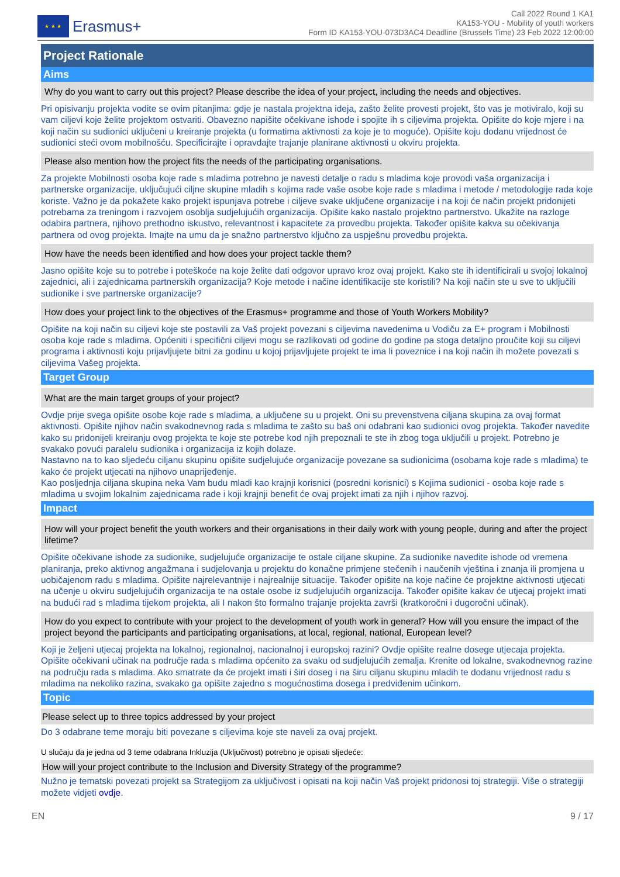★ ★ ★
Erasmus+
Call 2022 Round 1 KA1
KA153-YOU - Mobility of youth workers
Form ID KA153-YOU-073D3AC4 Deadline (Brussels Time) 23 Feb 2022 12:00:00
Project Rationale
Aims
Why do you want to carry out this project? Please describe the idea of your project, including the needs and objectives.
Pri opisivanju projekta vodite se ovim pitanjima: gdje je nastala projektna ideja, zašto želite provesti projekt, što vas je motiviralo, koji su vam ciljevi koje želite projektom ostvariti. Obavezno napišite očekivane ishode i spojite ih s ciljevima projekta. Opišite do koje mjere i na koji način su sudionici uključeni u kreiranje projekta (u formatima aktivnosti za koje je to moguće). Opišite koju dodanu vrijednost će sudionici steći ovom mobilnošću. Specificirajte i opravdajte trajanje planirane aktivnosti u okviru projekta.
Please also mention how the project fits the needs of the participating organisations.
Za projekte Mobilnosti osoba koje rade s mladima potrebno je navesti detalje o radu s mladima koje provodi vaša organizacija i partnerske organizacije, uključujući ciljne skupine mladih s kojima rade vaše osobe koje rade s mladima i metode / metodologije rada koje koriste. Važno je da pokažete kako projekt ispunjava potrebe i ciljeve svake uključene organizacije i na koji će način projekt pridonijeti potrebama za treningom i razvojem osoblja sudjelujućih organizacija. Opišite kako nastalo projektno partnerstvo. Ukažite na razloge odabira partnera, njihovo prethodno iskustvo, relevantnost i kapacitete za provedbu projekta. Također opišite kakva su očekivanja partnera od ovog projekta. Imajte na umu da je snažno partnerstvo ključno za uspješnu provedbu projekta.
How have the needs been identified and how does your project tackle them?
Jasno opišite koje su to potrebe i poteškoće na koje želite dati odgovor upravo kroz ovaj projekt. Kako ste ih identificirali u svojoj lokalnoj zajednici, ali i zajednicama partnerskih organizacija? Koje metode i načine identifikacije ste koristili? Na koji način ste u sve to uključili sudionike i sve partnerske organizacije?
How does your project link to the objectives of the Erasmus+ programme and those of Youth Workers Mobility?
Opišite na koji način su ciljevi koje ste postavili za Vaš projekt povezani s ciljevima navedenima u Vodiču za E+ program i Mobilnosti osoba koje rade s mladima. Općeniti i specifični ciljevi mogu se razlikovati od godine do godine pa stoga detaljno proučite koji su ciljevi programa i aktivnosti koju prijavljujete bitni za godinu u kojoj prijavljujete projekt te ima li poveznice i na koji način ih možete povezati s ciljevima Vašeg projekta.
Target Group
What are the main target groups of your project?
Ovdje prije svega opišite osobe koje rade s mladima, a uključene su u projekt. Oni su prevenstvena ciljana skupina za ovaj format aktivnosti. Opišite njihov način svakodnevnog rada s mladima te zašto su baš oni odabrani kao sudionici ovog projekta. Također navedite kako su pridonijeli kreiranju ovog projekta te koje ste potrebe kod njih prepoznali te ste ih zbog toga uključili u projekt. Potrebno je svakako povući paralelu sudionika i organizacija iz kojih dolaze.
Nastavno na to kao sljedeću ciljanu skupinu opišite sudjelujuće organizacije povezane sa sudionicima (osobama koje rade s mladima) te kako će projekt utjecati na njihovo unaprijeđenje.
Kao posljednja ciljana skupina neka Vam budu mladi kao krajnji korisnici (posredni korisnici) s Kojima sudionici - osoba koje rade s mladima u svojim lokalnim zajednicama rade i koji krajnji benefit će ovaj projekt imati za njih i njihov razvoj.
Impact
How will your project benefit the youth workers and their organisations in their daily work with young people, during and after the project lifetime?
Opišite očekivane ishode za sudionike, sudjelujuće organizacije te ostale ciljane skupine. Za sudionike navedite ishode od vremena planiranja, preko aktivnog angažmana i sudjelovanja u projektu do konačne primjene stečenih i naučenih vještina i znanja ili promjena u uobičajenom radu s mladima. Opišite najrelevantnije i najrealnije situacije. Također opišite na koje načine će projektne aktivnosti utjecati na učenje u okviru sudjelujućih organizacija te na ostale osobe iz sudjelujućih organizacija. Također opišite kakav će utjecaj projekt imati na budući rad s mladima tijekom projekta, ali I nakon što formalno trajanje projekta završi (kratkoročni i dugoročni učinak).
How do you expect to contribute with your project to the development of youth work in general? How will you ensure the impact of the project beyond the participants and participating organisations, at local, regional, national, European level?
Koji je željeni utjecaj projekta na lokalnoj, regionalnoj, nacionalnoj i europskoj razini? Ovdje opišite realne dosege utjecaja projekta. Opišite očekivani učinak na područje rada s mladima općenito za svaku od sudjelujućih zemalja. Krenite od lokalne, svakodnevnog razine na području rada s mladima. Ako smatrate da će projekt imati i širi doseg i na širu ciljanu skupinu mladih te dodanu vrijednost radu s mladima na nekoliko razina, svakako ga opišite zajedno s mogućnostima dosega i predviđenim učinkom.
Topic
Please select up to three topics addressed by your project
Do 3 odabrane teme moraju biti povezane s ciljevima koje ste naveli za ovaj projekt.
U slučaju da je jedna od 3 teme odabrana Inkluzija (Uključivost) potrebno je opisati sljedeće:
How will your project contribute to the Inclusion and Diversity Strategy of the programme?
Nužno je tematski povezati projekt sa Strategijom za uključivost i opisati na koji način Vaš projekt pridonosi toj strategiji. Više o strategiji možete vidjeti ovdje.
EN 9 / 17